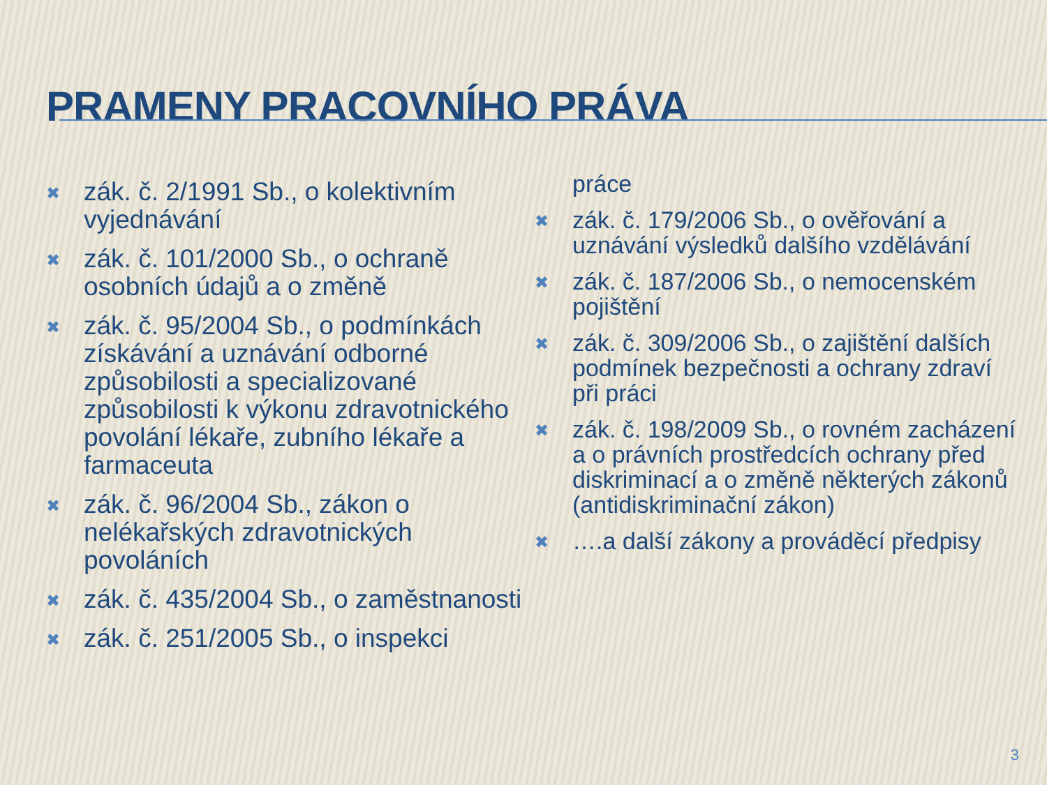PRAMENY PRACOVNÍHO PRÁVA
✖ zák. č. 2/1991 Sb., o kolektivním vyjednávání
✖ zák. č. 101/2000 Sb., o ochraně osobních údajů a o změně
✖ zák. č. 95/2004 Sb., o podmínkách získávání a uznávání odborné způsobilosti a specializované způsobilosti k výkonu zdravotnického povolání lékaře, zubního lékaře a farmaceuta
✖ zák. č. 96/2004 Sb., zákon o nelékařských zdravotnických povoláních
✖ zák. č. 435/2004 Sb., o zaměstnanosti
✖ zák. č. 251/2005 Sb., o inspekci
práce
✖ zák. č. 179/2006 Sb., o ověřování a uznávání výsledků dalšího vzdělávání
✖ zák. č. 187/2006 Sb., o nemocenském pojištění
✖ zák. č. 309/2006 Sb., o zajištění dalších podmínek bezpečnosti a ochrany zdraví při práci
✖ zák. č. 198/2009 Sb., o rovném zacházení a o právních prostředcích ochrany před diskriminací a o změně některých zákonů (antidiskriminační zákon)
✖ ….a další zákony a prováděcí předpisy
3